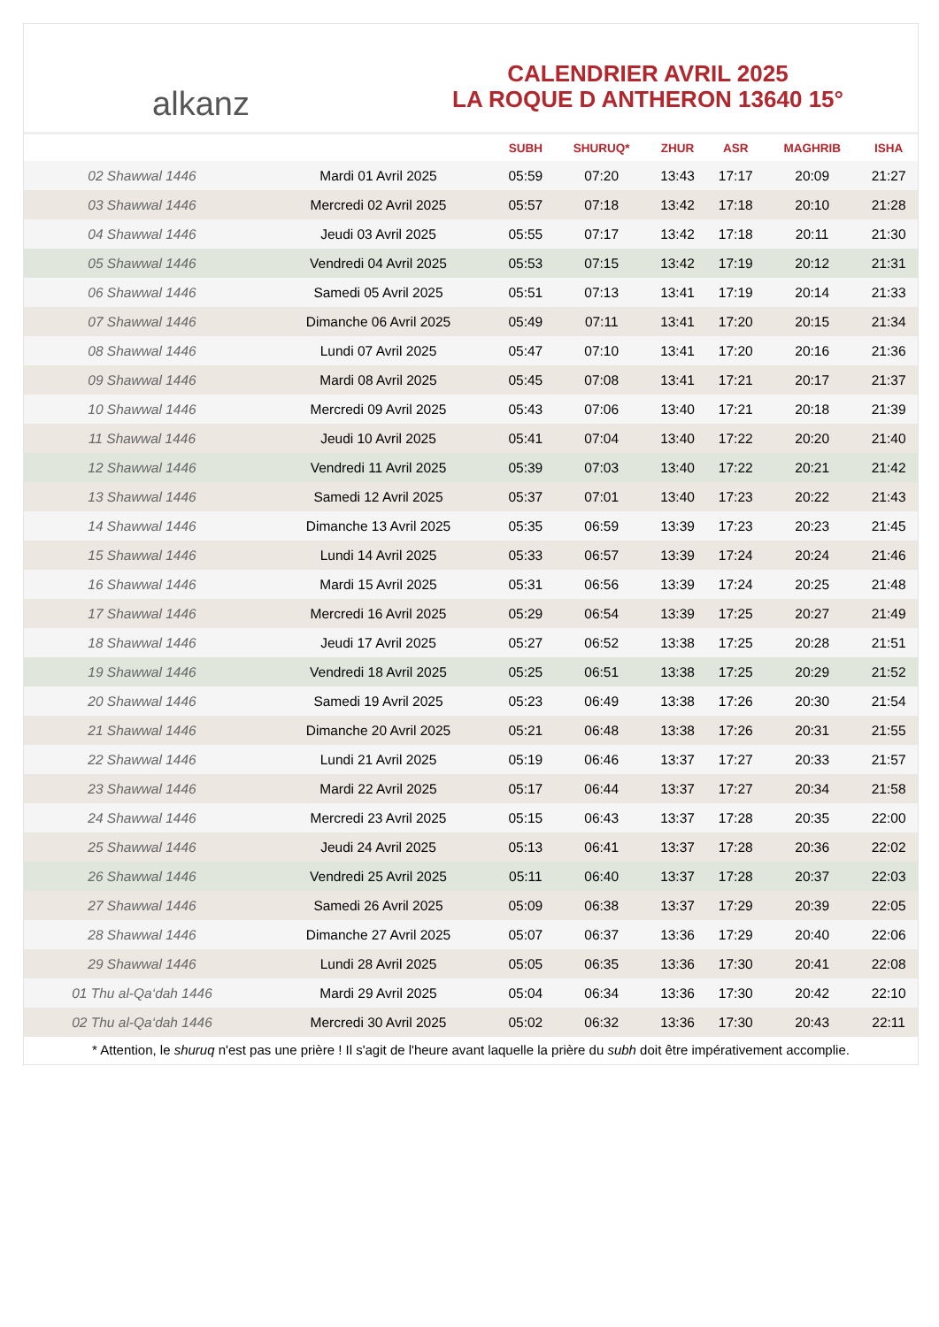alkanz
CALENDRIER AVRIL 2025
LA ROQUE D ANTHERON 13640 15°
| | | SUBH | SHURUQ* | ZHUR | ASR | MAGHRIB | ISHA |
| --- | --- | --- | --- | --- | --- | --- | --- |
| 02 Shawwal 1446 | Mardi 01 Avril 2025 | 05:59 | 07:20 | 13:43 | 17:17 | 20:09 | 21:27 |
| 03 Shawwal 1446 | Mercredi 02 Avril 2025 | 05:57 | 07:18 | 13:42 | 17:18 | 20:10 | 21:28 |
| 04 Shawwal 1446 | Jeudi 03 Avril 2025 | 05:55 | 07:17 | 13:42 | 17:18 | 20:11 | 21:30 |
| 05 Shawwal 1446 | Vendredi 04 Avril 2025 | 05:53 | 07:15 | 13:42 | 17:19 | 20:12 | 21:31 |
| 06 Shawwal 1446 | Samedi 05 Avril 2025 | 05:51 | 07:13 | 13:41 | 17:19 | 20:14 | 21:33 |
| 07 Shawwal 1446 | Dimanche 06 Avril 2025 | 05:49 | 07:11 | 13:41 | 17:20 | 20:15 | 21:34 |
| 08 Shawwal 1446 | Lundi 07 Avril 2025 | 05:47 | 07:10 | 13:41 | 17:20 | 20:16 | 21:36 |
| 09 Shawwal 1446 | Mardi 08 Avril 2025 | 05:45 | 07:08 | 13:41 | 17:21 | 20:17 | 21:37 |
| 10 Shawwal 1446 | Mercredi 09 Avril 2025 | 05:43 | 07:06 | 13:40 | 17:21 | 20:18 | 21:39 |
| 11 Shawwal 1446 | Jeudi 10 Avril 2025 | 05:41 | 07:04 | 13:40 | 17:22 | 20:20 | 21:40 |
| 12 Shawwal 1446 | Vendredi 11 Avril 2025 | 05:39 | 07:03 | 13:40 | 17:22 | 20:21 | 21:42 |
| 13 Shawwal 1446 | Samedi 12 Avril 2025 | 05:37 | 07:01 | 13:40 | 17:23 | 20:22 | 21:43 |
| 14 Shawwal 1446 | Dimanche 13 Avril 2025 | 05:35 | 06:59 | 13:39 | 17:23 | 20:23 | 21:45 |
| 15 Shawwal 1446 | Lundi 14 Avril 2025 | 05:33 | 06:57 | 13:39 | 17:24 | 20:24 | 21:46 |
| 16 Shawwal 1446 | Mardi 15 Avril 2025 | 05:31 | 06:56 | 13:39 | 17:24 | 20:25 | 21:48 |
| 17 Shawwal 1446 | Mercredi 16 Avril 2025 | 05:29 | 06:54 | 13:39 | 17:25 | 20:27 | 21:49 |
| 18 Shawwal 1446 | Jeudi 17 Avril 2025 | 05:27 | 06:52 | 13:38 | 17:25 | 20:28 | 21:51 |
| 19 Shawwal 1446 | Vendredi 18 Avril 2025 | 05:25 | 06:51 | 13:38 | 17:25 | 20:29 | 21:52 |
| 20 Shawwal 1446 | Samedi 19 Avril 2025 | 05:23 | 06:49 | 13:38 | 17:26 | 20:30 | 21:54 |
| 21 Shawwal 1446 | Dimanche 20 Avril 2025 | 05:21 | 06:48 | 13:38 | 17:26 | 20:31 | 21:55 |
| 22 Shawwal 1446 | Lundi 21 Avril 2025 | 05:19 | 06:46 | 13:37 | 17:27 | 20:33 | 21:57 |
| 23 Shawwal 1446 | Mardi 22 Avril 2025 | 05:17 | 06:44 | 13:37 | 17:27 | 20:34 | 21:58 |
| 24 Shawwal 1446 | Mercredi 23 Avril 2025 | 05:15 | 06:43 | 13:37 | 17:28 | 20:35 | 22:00 |
| 25 Shawwal 1446 | Jeudi 24 Avril 2025 | 05:13 | 06:41 | 13:37 | 17:28 | 20:36 | 22:02 |
| 26 Shawwal 1446 | Vendredi 25 Avril 2025 | 05:11 | 06:40 | 13:37 | 17:28 | 20:37 | 22:03 |
| 27 Shawwal 1446 | Samedi 26 Avril 2025 | 05:09 | 06:38 | 13:37 | 17:29 | 20:39 | 22:05 |
| 28 Shawwal 1446 | Dimanche 27 Avril 2025 | 05:07 | 06:37 | 13:36 | 17:29 | 20:40 | 22:06 |
| 29 Shawwal 1446 | Lundi 28 Avril 2025 | 05:05 | 06:35 | 13:36 | 17:30 | 20:41 | 22:08 |
| 01 Thu al-Qa‘dah 1446 | Mardi 29 Avril 2025 | 05:04 | 06:34 | 13:36 | 17:30 | 20:42 | 22:10 |
| 02 Thu al-Qa‘dah 1446 | Mercredi 30 Avril 2025 | 05:02 | 06:32 | 13:36 | 17:30 | 20:43 | 22:11 |
* Attention, le shuruq n'est pas une prière ! Il s'agit de l'heure avant laquelle la prière du subh doit être impérativement accomplie.